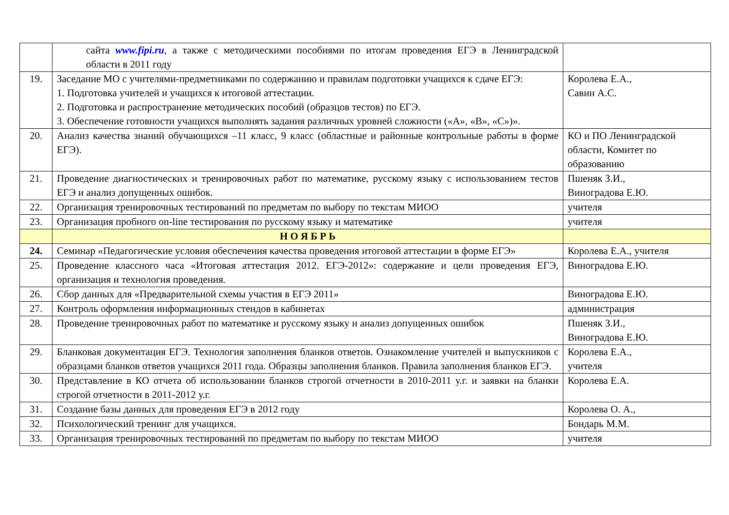| | сайта www.fipi.ru , а также с методическими пособиями по итогам проведения ЕГЭ в Ленинградской области в 2011 году | |
| 19. | Заседание МО с учителями-предметниками по содержанию и правилам подготовки учащихся к сдаче ЕГЭ: 1. Подготовка учителей и учащихся к итоговой аттестации. 2. Подготовка и распространение методических пособий (образцов тестов) по ЕГЭ. 3. Обеспечение готовности учащихся выполнять задания различных уровней сложности («А», «В», «С»)». | Королева Е.А., Савин А.С. |
| 20. | Анализ качества знаний обучающихся –11 класс, 9 класс (областные и районные контрольные работы в форме ЕГЭ). | КО и ПО Ленинградской области, Комитет по образованию |
| 21. | Проведение диагностических и тренировочных работ по математике, русскому языку с использованием тестов ЕГЭ и анализ допущенных ошибок. | Пшеняк З.И., Виноградова Е.Ю. |
| 22. | Организация тренировочных тестирований по предметам по выбору по текстам МИОО | учителя |
| 23. | Организация пробного on-line тестирования по русскому языку и математике | учителя |
| | Н О Я Б Р Ь | |
| 24. | Семинар «Педагогические условия обеспечения качества проведения итоговой аттестации в форме ЕГЭ» | Королева Е.А., учителя |
| 25. | Проведение классного часа «Итоговая аттестация 2012. ЕГЭ-2012»: содержание и цели проведения ЕГЭ, организация и технология проведения. | Виноградова Е.Ю. |
| 26. | Сбор данных для «Предварительной схемы участия в ЕГЭ 2011» | Виноградова Е.Ю. |
| 27. | Контроль оформления информационных стендов в кабинетах | администрация |
| 28. | Проведение тренировочных работ по математике и русскому языку и анализ допущенных ошибок | Пшеняк З.И., Виноградова Е.Ю. |
| 29. | Бланковая документация ЕГЭ. Технология заполнения бланков ответов. Ознакомление учителей и выпускников с образцами бланков ответов учащихся 2011 года. Образцы заполнения бланков. Правила заполнения бланков ЕГЭ. | Королева Е.А., учителя |
| 30. | Представление в КО отчета об использовании бланков строгой отчетности в 2010-2011 у.г. и заявки на бланки строгой отчетности в 2011-2012 у.г. | Королева Е.А. |
| 31. | Создание базы данных для проведения ЕГЭ в 2012 году | Королева О. А., |
| 32. | Психологический тренинг для учащихся. | Бондарь М.М. |
| 33. | Организация тренировочных тестирований по предметам по выбору по текстам МИОО | учителя |